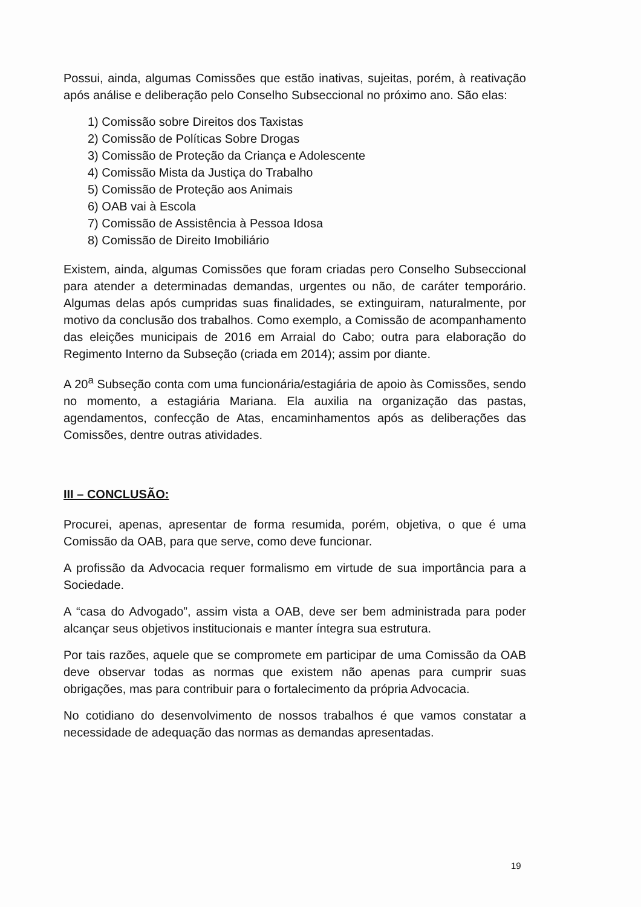Possui, ainda, algumas Comissões que estão inativas, sujeitas, porém, à reativação após análise e deliberação pelo Conselho Subseccional no próximo ano. São elas:
1) Comissão sobre Direitos dos Taxistas
2) Comissão de Políticas Sobre Drogas
3) Comissão de Proteção da Criança e Adolescente
4) Comissão Mista da Justiça do Trabalho
5) Comissão de Proteção aos Animais
6) OAB vai à Escola
7) Comissão de Assistência à Pessoa Idosa
8) Comissão de Direito Imobiliário
Existem, ainda, algumas Comissões que foram criadas pero Conselho Subseccional para atender a determinadas demandas, urgentes ou não, de caráter temporário. Algumas delas após cumpridas suas finalidades, se extinguiram, naturalmente, por motivo da conclusão dos trabalhos. Como exemplo, a Comissão de acompanhamento das eleições municipais de 2016 em Arraial do Cabo; outra para elaboração do Regimento Interno da Subseção (criada em 2014); assim por diante.
A 20<sup>a</sup> Subseção conta com uma funcionária/estagiária de apoio às Comissões, sendo no momento, a estagiária Mariana. Ela auxilia na organização das pastas, agendamentos, confecção de Atas, encaminhamentos após as deliberações das Comissões, dentre outras atividades.
III – CONCLUSÃO:
Procurei, apenas, apresentar de forma resumida, porém, objetiva, o que é uma Comissão da OAB, para que serve, como deve funcionar.
A profissão da Advocacia requer formalismo em virtude de sua importância para a Sociedade.
A “casa do Advogado”, assim vista a OAB, deve ser bem administrada para poder alcançar seus objetivos institucionais e manter íntegra sua estrutura.
Por tais razões, aquele que se compromete em participar de uma Comissão da OAB deve observar todas as normas que existem não apenas para cumprir suas obrigações, mas para contribuir para o fortalecimento da própria Advocacia.
No cotidiano do desenvolvimento de nossos trabalhos é que vamos constatar a necessidade de adequação das normas as demandas apresentadas.
19